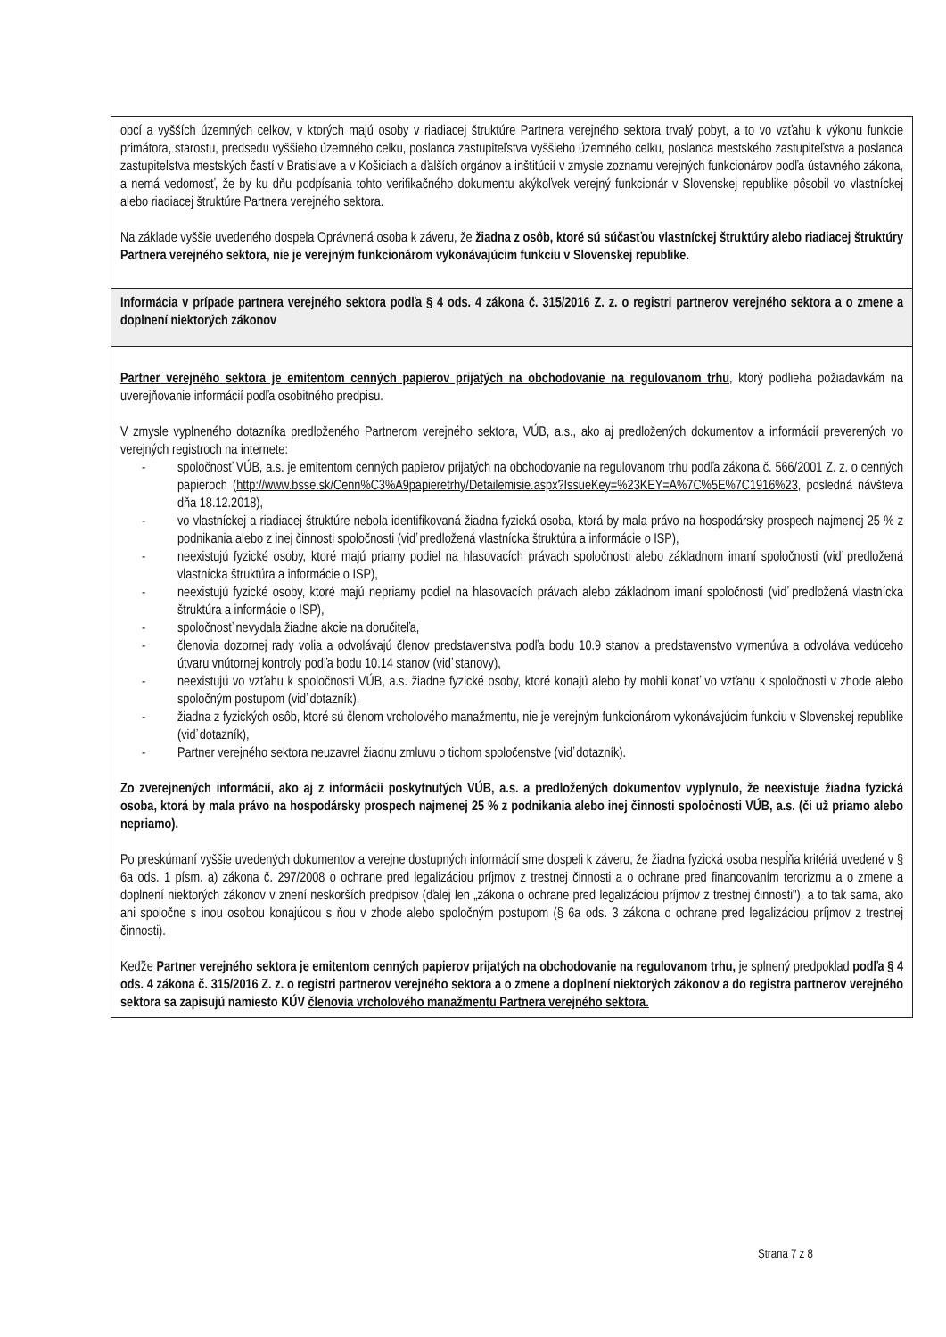| obcí a vyšších územných celkov, v ktorých majú osoby v riadiacej štruktúre Partnera verejného sektora trvalý pobyt, a to vo vzťahu k výkonu funkcie primátora, starostu, predsedu vyššieho územného celku, poslanca zastupiteľstva vyššieho územného celku, poslanca mestského zastupiteľstva a poslanca zastupiteľstva mestských častí v Bratislave a v Košiciach a ďalších orgánov a inštitúcií v zmysle zoznamu verejných funkcionárov podľa ústavného zákona, a nemá vedomosť, že by ku dňu podpísania tohto verifikačného dokumentu akýkoľvek verejný funkcionár v Slovenskej republike pôsobil vo vlastníckej alebo riadiacej štruktúre Partnera verejného sektora. Na základe vyššie uvedeného dospela Oprávnená osoba k záveru, že žiadna z osôb, ktoré sú súčasťou vlastníckej štruktúry alebo riadiacej štruktúry Partnera verejného sektora, nie je verejným funkcionárom vykonávajúcim funkciu v Slovenskej republike. |
| Informácia v prípade partnera verejného sektora podľa § 4 ods. 4 zákona č. 315/2016 Z. z. o registri partnerov verejného sektora a o zmene a doplnení niektorých zákonov |
| Partner verejného sektora je emitentom cenných papierov prijatých na obchodovanie na regulovanom trhu , ktorý podlieha požiadavkám na uverejňovanie informácií podľa osobitného predpisu. V zmysle vyplneného dotazníka predloženého Partnerom verejného sektora, VÚB, a.s., ako aj predložených dokumentov a informácií preverených vo verejných registroch na internete: - spoločnosť VÚB, a.s. je emitentom cenných papierov prijatých na obchodovanie na regulovanom trhu podľa zákona č. 566/2001 Z. z. o cenných papieroch ( http://www.bsse.sk/Cenn%C3%A9papieretrhy/Detailemisie.aspx?IssueKey=%23KEY=A%7C%5E%7C1916%23 , posledná návšteva dňa 18.12.2018), - vo vlastníckej a riadiacej štruktúre nebola identifikovaná žiadna fyzická osoba, ktorá by mala právo na hospodársky prospech najmenej 25 % z podnikania alebo z inej činnosti spoločnosti (viď predložená vlastnícka štruktúra a informácie o ISP), - neexistujú fyzické osoby, ktoré majú priamy podiel na hlasovacích právach spoločnosti alebo základnom imaní spoločnosti (viď predložená vlastnícka štruktúra a informácie o ISP), - neexistujú fyzické osoby, ktoré majú nepriamy podiel na hlasovacích právach alebo základnom imaní spoločnosti (viď predložená vlastnícka štruktúra a informácie o ISP), - spoločnosť nevydala žiadne akcie na doručiteľa, - členovia dozornej rady volia a odvolávajú členov predstavenstva podľa bodu 10.9 stanov a predstavenstvo vymenúva a odvoláva vedúceho útvaru vnútornej kontroly podľa bodu 10.14 stanov (viď stanovy), - neexistujú vo vzťahu k spoločnosti VÚB, a.s. žiadne fyzické osoby, ktoré konajú alebo by mohli konať vo vzťahu k spoločnosti v zhode alebo spoločným postupom (viď dotazník), - žiadna z fyzických osôb, ktoré sú členom vrcholového manažmentu, nie je verejným funkcionárom vykonávajúcim funkciu v Slovenskej republike (viď dotazník), - Partner verejného sektora neuzavrel žiadnu zmluvu o tichom spoločenstve (viď dotazník). Zo zverejnených informácií, ako aj z informácií poskytnutých VÚB, a.s. a predložených dokumentov vyplynulo, že neexistuje žiadna fyzická osoba, ktorá by mala právo na hospodársky prospech najmenej 25 % z podnikania alebo inej činnosti spoločnosti VÚB, a.s. (či už priamo alebo nepriamo). Po preskúmaní vyššie uvedených dokumentov a verejne dostupných informácií sme dospeli k záveru, že žiadna fyzická osoba nespĺňa kritériá uvedené v § 6a ods. 1 písm. a) zákona č. 297/2008 o ochrane pred legalizáciou príjmov z trestnej činnosti a o ochrane pred financovaním terorizmu a o zmene a doplnení niektorých zákonov v znení neskorších predpisov (ďalej len „zákona o ochrane pred legalizáciou príjmov z trestnej činnosti"), a to tak sama, ako ani spoločne s inou osobou konajúcou s ňou v zhode alebo spoločným postupom (§ 6a ods. 3 zákona o ochrane pred legalizáciou príjmov z trestnej činnosti). Keďže Partner verejného sektora je emitentom cenných papierov prijatých na obchodovanie na regulovanom trhu, je splnený predpoklad podľa § 4 ods. 4 zákona č. 315/2016 Z. z. o registri partnerov verejného sektora a o zmene a doplnení niektorých zákonov a do registra partnerov verejného sektora sa zapisujú namiesto KÚV členovia vrcholového manažmentu Partnera verejného sektora. |
Strana 7 z 8